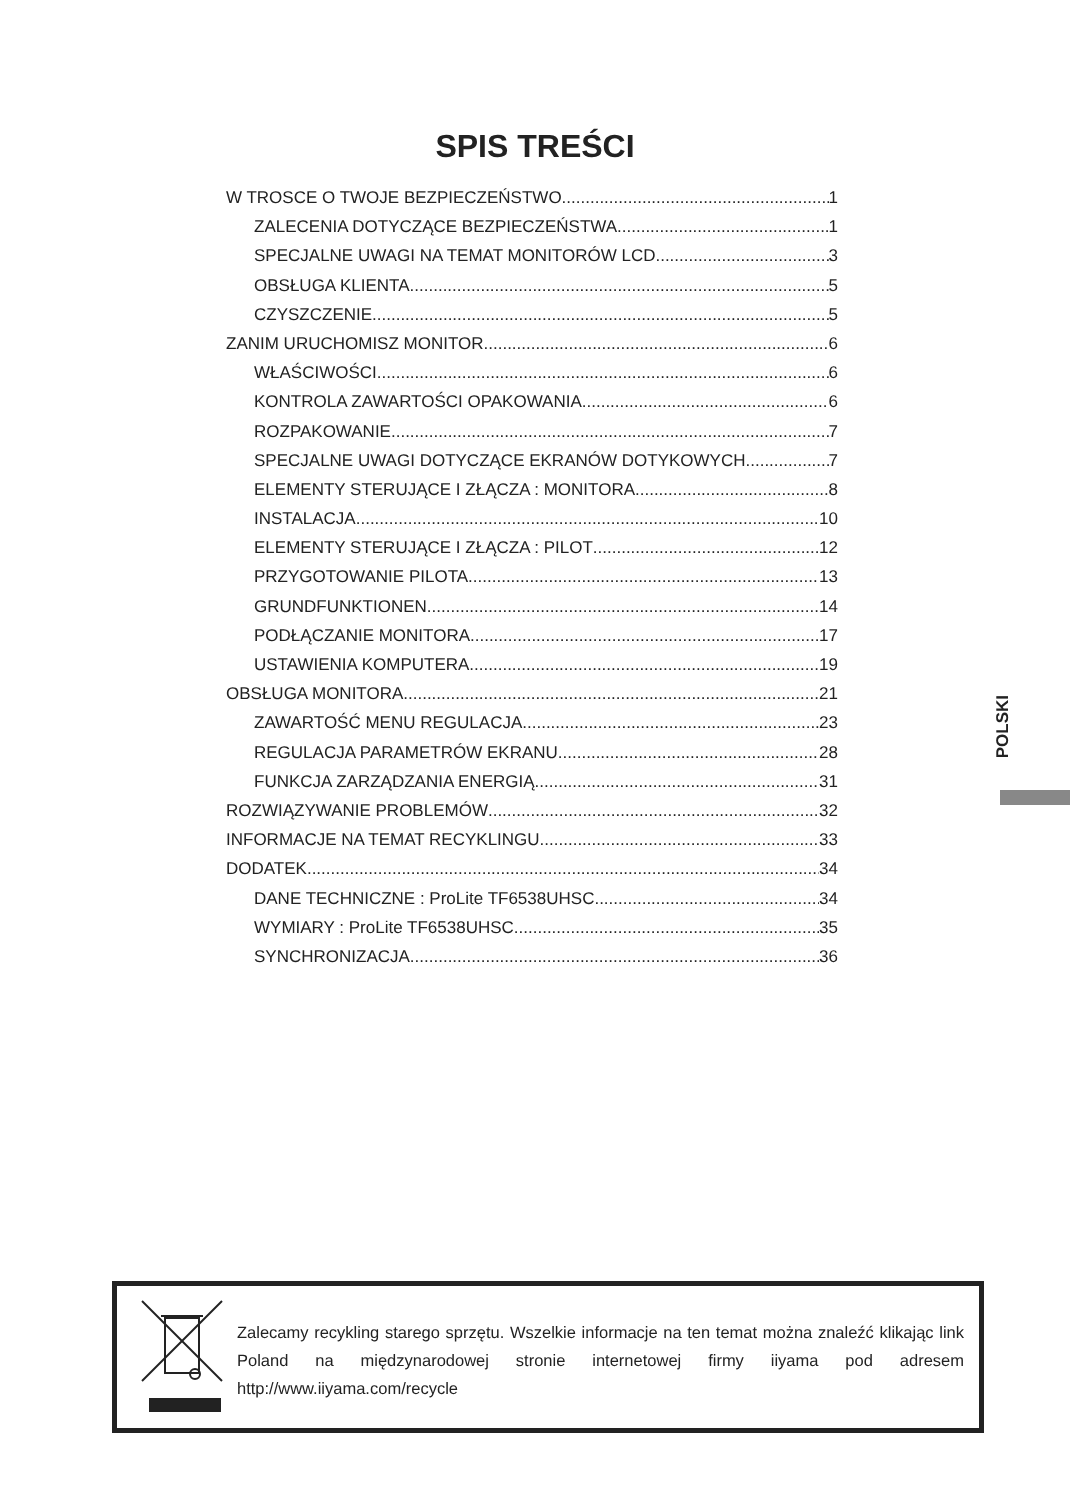SPIS TREŚCI
W TROSCE O TWOJE BEZPIECZEŃSTWO 1
ZALECENIA DOTYCZĄCE BEZPIECZEŃSTWA 1
SPECJALNE UWAGI NA TEMAT MONITORÓW LCD 3
OBSŁUGA KLIENTA 5
CZYSZCZENIE 5
ZANIM URUCHOMISZ MONITOR 6
WŁAŚCIWOŚCI 6
KONTROLA ZAWARTOŚCI OPAKOWANIA 6
ROZPAKOWANIE 7
SPECJALNE UWAGI DOTYCZĄCE EKRANÓW DOTYKOWYCH 7
ELEMENTY STERUJĄCE I ZŁĄCZA : MONITORA 8
INSTALACJA 10
ELEMENTY STERUJĄCE I ZŁĄCZA : PILOT 12
PRZYGOTOWANIE PILOTA 13
GRUNDFUNKTIONEN 14
PODŁĄCZANIE MONITORA 17
USTAWIENIA KOMPUTERA 19
OBSŁUGA MONITORA 21
ZAWARTOŚĆ MENU REGULACJA 23
REGULACJA PARAMETRÓW EKRANU 28
FUNKCJA ZARZĄDZANIA ENERGIĄ 31
ROZWIĄZYWANIE PROBLEMÓW 32
INFORMACJE NA TEMAT RECYKLINGU 33
DODATEK 34
DANE TECHNICZNE : ProLite TF6538UHSC 34
WYMIARY : ProLite TF6538UHSC 35
SYNCHRONIZACJA 36
POLSKI
Zalecamy recykling starego sprzętu. Wszelkie informacje na ten temat można znaleźć klikając link Poland na międzynarodowej stronie internetowej firmy iiyama pod adresem http://www.iiyama.com/recycle